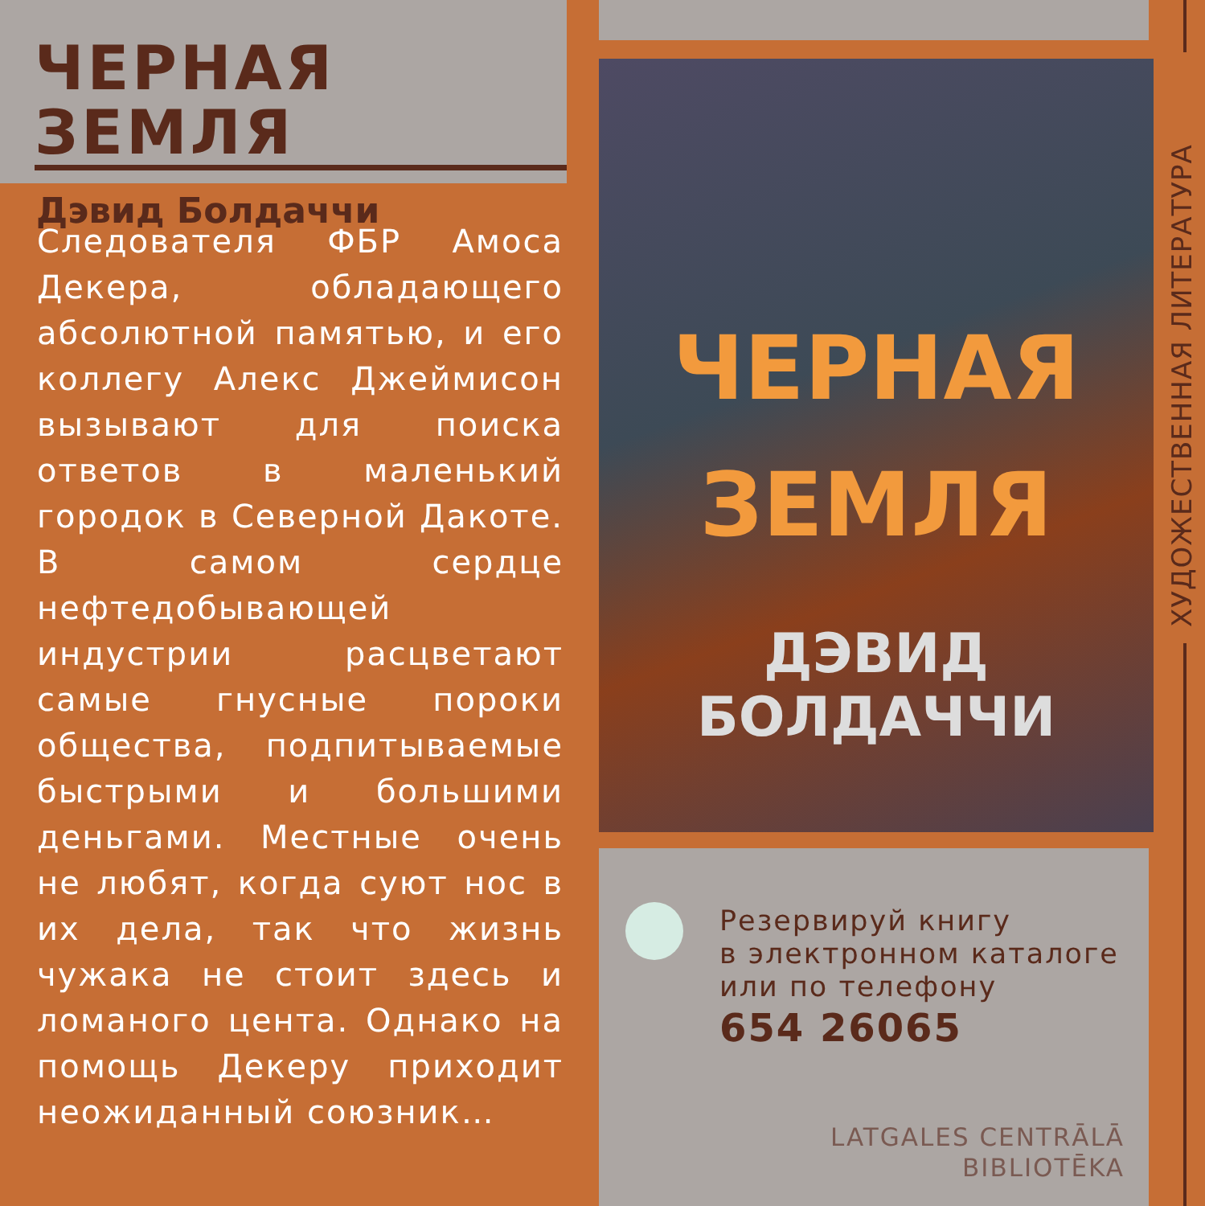ЧЕРНАЯ ЗЕМЛЯ
Дэвид Болдаччи
Следователя ФБР Амоса Декера, обладающего абсолютной памятью, и его коллегу Алекс Джеймисон вызывают для поиска ответов в маленький городок в Северной Дакоте. В самом сердце нефтедобывающей индустрии расцветают самые гнусные пороки общества, подпитываемые быстрыми и большими деньгами. Местные очень не любят, когда суют нос в их дела, так что жизнь чужака не стоит здесь и ломаного цента. Однако на помощь Декеру приходит неожиданный союзник…
ЧЕРНАЯ
ЗЕМЛЯ
ДЭВИД БОЛДАЧЧИ
Резервируй книгу
в электронном каталоге
или по телефону
654 26065
LATGALES CENTRĀLĀ
BIBLIOTĒKA
ХУДОЖЕСТВЕННАЯ ЛИТЕРАТУРА